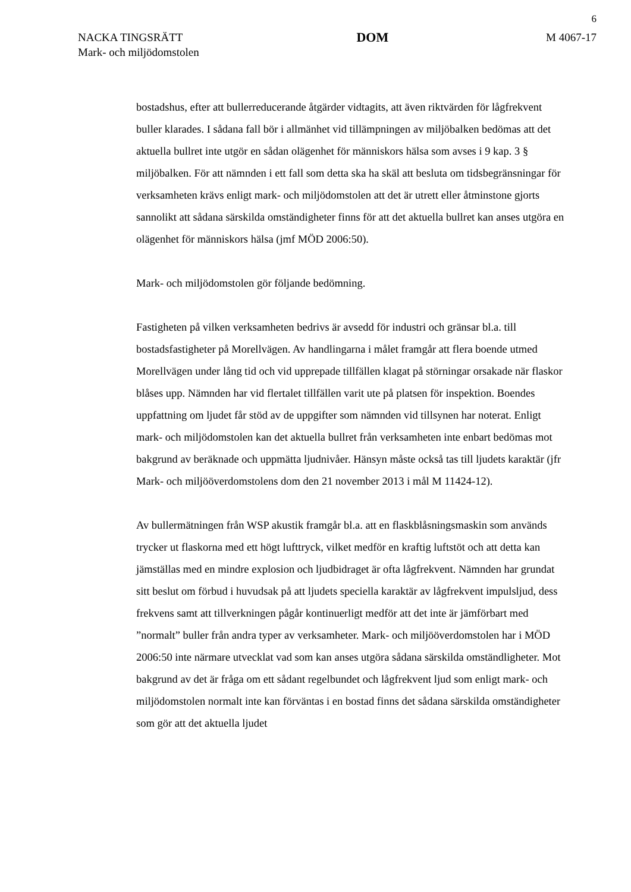6
NACKA TINGSRÄTT
Mark- och miljödomstolen
DOM
M 4067-17
bostadshus, efter att bullerreducerande åtgärder vidtagits, att även riktvärden för lågfrekvent buller klarades. I sådana fall bör i allmänhet vid tillämpningen av miljöbalken bedömas att det aktuella bullret inte utgör en sådan olägenhet för människors hälsa som avses i 9 kap. 3 § miljöbalken. För att nämnden i ett fall som detta ska ha skäl att besluta om tidsbegränsningar för verksamheten krävs enligt mark- och miljödomstolen att det är utrett eller åtminstone gjorts sannolikt att sådana särskilda omständigheter finns för att det aktuella bullret kan anses utgöra en olägenhet för människors hälsa (jmf MÖD 2006:50).
Mark- och miljödomstolen gör följande bedömning.
Fastigheten på vilken verksamheten bedrivs är avsedd för industri och gränsar bl.a. till bostadsfastigheter på Morellvägen. Av handlingarna i målet framgår att flera boende utmed Morellvägen under lång tid och vid upprepade tillfällen klagat på störningar orsakade när flaskor blåses upp. Nämnden har vid flertalet tillfällen varit ute på platsen för inspektion. Boendes uppfattning om ljudet får stöd av de uppgifter som nämnden vid tillsynen har noterat. Enligt mark- och miljödomstolen kan det aktuella bullret från verksamheten inte enbart bedömas mot bakgrund av beräknade och uppmätta ljudnivåer. Hänsyn måste också tas till ljudets karaktär (jfr Mark- och miljööverdomstolens dom den 21 november 2013 i mål M 11424-12).
Av bullermätningen från WSP akustik framgår bl.a. att en flaskblåsningsmaskin som används trycker ut flaskorna med ett högt lufttryck, vilket medför en kraftig luftstöt och att detta kan jämställas med en mindre explosion och ljudbidraget är ofta lågfrekvent. Nämnden har grundat sitt beslut om förbud i huvudsak på att ljudets speciella karaktär av lågfrekvent impulsljud, dess frekvens samt att tillverkningen pågår kontinuerligt medför att det inte är jämförbart med ”normalt” buller från andra typer av verksamheter. Mark- och miljööverdomstolen har i MÖD 2006:50 inte närmare utvecklat vad som kan anses utgöra sådana särskilda omständligheter. Mot bakgrund av det är fråga om ett sådant regelbundet och lågfrekvent ljud som enligt mark- och miljödomstolen normalt inte kan förväntas i en bostad finns det sådana särskilda omständigheter som gör att det aktuella ljudet